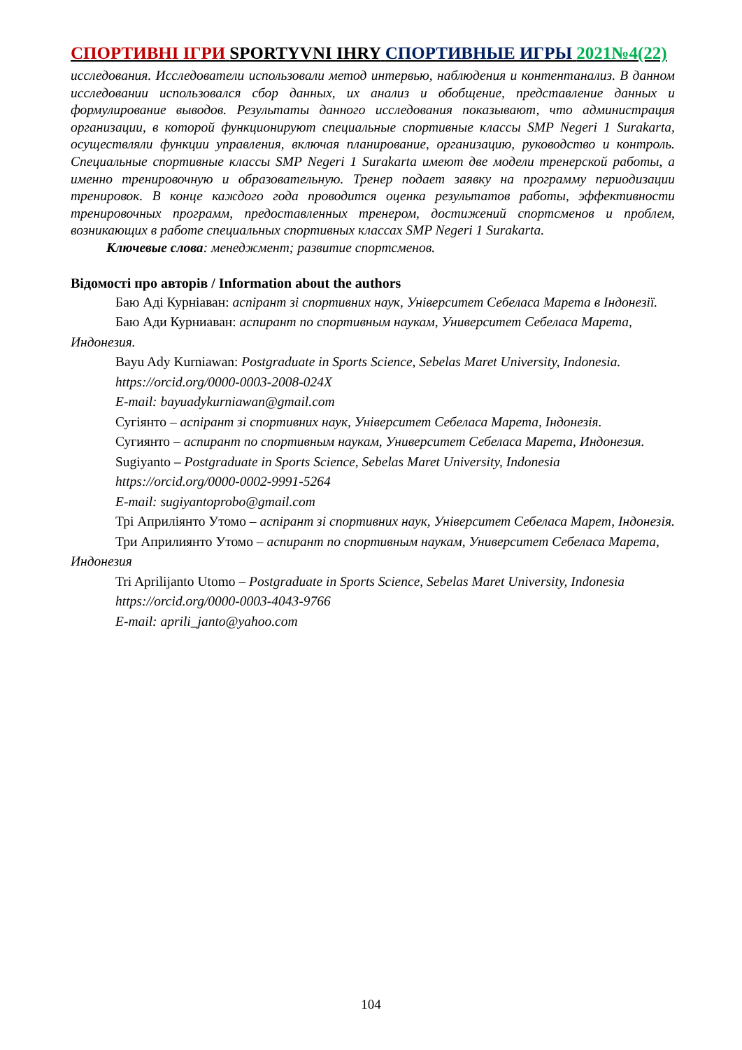СПОРТИВНІ ІГРИ SPORTYVNI IHRY СПОРТИВНЫЕ ИГРЫ 2021№4(22)
исследования. Исследователи использовали метод интервью, наблюдения и контентанализ. В данном исследовании использовался сбор данных, их анализ и обобщение, представление данных и формулирование выводов. Результаты данного исследования показывают, что администрация организации, в которой функционируют специальные спортивные классы SMP Negeri 1 Surakarta, осуществляли функции управления, включая планирование, организацию, руководство и контроль. Специальные спортивные классы SMP Negeri 1 Surakarta имеют две модели тренерской работы, а именно тренировочную и образовательную. Тренер подает заявку на программу периодизации тренировок. В конце каждого года проводится оценка результатов работы, эффективности тренировочных программ, предоставленных тренером, достижений спортсменов и проблем, возникающих в работе специальных спортивных классах SMP Negeri 1 Surakarta.
Ключевые слова: менеджмент; развитие спортсменов.
Відомості про авторів / Information about the authors
Баю Аді Курніаван: аспірант зі спортивних наук, Університет Себеласа Марета в Індонезії.
Баю Ади Курниаван: аспирант по спортивным наукам, Университет Себеласа Марета, Индонезия.
Bayu Ady Kurniawan: Postgraduate in Sports Science, Sebelas Maret University, Indonesia.
https://orcid.org/0000-0003-2008-024X
E-mail: bayuadykurniawan@gmail.com
Сугіянто – аспірант зі спортивних наук, Університет Себеласа Марета, Індонезія.
Сугиянто – аспирант по спортивным наукам, Университет Себеласа Марета, Индонезия.
Sugiyanto – Postgraduate in Sports Science, Sebelas Maret University, Indonesia
https://orcid.org/0000-0002-9991-5264
E-mail: sugiyantoprobo@gmail.com
Трі Априліянто Утомо – аспірант зі спортивних наук, Університет Себеласа Марет, Індонезія.
Три Априлиянто Утомо – аспирант по спортивным наукам, Университет Себеласа Марета, Индонезия
Tri Aprilijanto Utomo – Postgraduate in Sports Science, Sebelas Maret University, Indonesia
https://orcid.org/0000-0003-4043-9766
E-mail: aprili_janto@yahoo.com
104